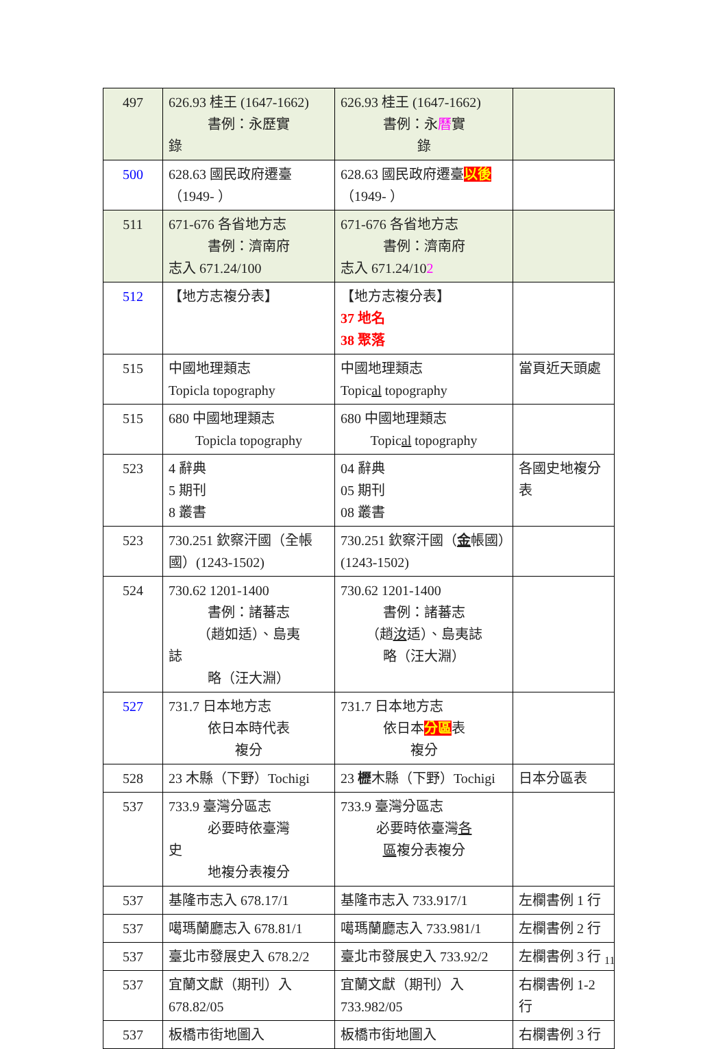| 497 | 626.93 桂王 (1647-1662) 書例：永歷實 錄 | 626.93 桂王 (1647-1662) 書例：永 曆 實 錄 | |
| 500 | 628.63 國民政府遷臺（1949- ） | 628.63 國民政府遷臺 以後 （1949- ） | |
| 511 | 671-676 各省地方志 書例：濟南府 志入 671.24/100 | 671-676 各省地方志 書例：濟南府 志入 671.24/10 2 | |
| 512 | 【地方志複分表】 | 【地方志複分表】 37 地名 38 聚落 | |
| 515 | 中國地理類志 Topicla topography | 中國地理類志 Topic al topography | 當頁近天頭處 |
| 515 | 680 中國地理類志 Topicla topography | 680 中國地理類志 Topic al topography | |
| 523 | 4 辭典 5 期刊 8 叢書 | 04 辭典 05 期刊 08 叢書 | 各國史地複分表 |
| 523 | 730.251 欽察汗國（全帳國）(1243-1502) | 730.251 欽察汗國（ 金 帳國）(1243-1502) | |
| 524 | 730.62 1201-1400 書例：諸蕃志 （趙如适）、島夷 誌 略（汪大淵） | 730.62 1201-1400 書例：諸蕃志 （趙 汝 适）、島夷誌 略（汪大淵） | |
| 527 | 731.7 日本地方志 依日本時代表 複分 | 731.7 日本地方志 依日本 分區 表 複分 | |
| 528 | 23 木縣（下野）Tochigi | 23 櫪 木縣（下野）Tochigi | 日本分區表 |
| 537 | 733.9 臺灣分區志 必要時依臺灣 史 地複分表複分 | 733.9 臺灣分區志 必要時依臺灣 各 區 複分表複分 | |
| 537 | 基隆市志入 678.17/1 | 基隆市志入 733.917/1 | 左欄書例 1 行 |
| 537 | 噶瑪蘭廳志入 678.81/1 | 噶瑪蘭廳志入 733.981/1 | 左欄書例 2 行 |
| 537 | 臺北市發展史入 678.2/2 | 臺北市發展史入 733.92/2 | 左欄書例 3 行 |
| 537 | 宜蘭文獻（期刊）入 678.82/05 | 宜蘭文獻（期刊）入 733.982/05 | 右欄書例 1-2 行 |
| 537 | 板橋市街地圖入 | 板橋市街地圖入 | 右欄書例 3 行 |
11